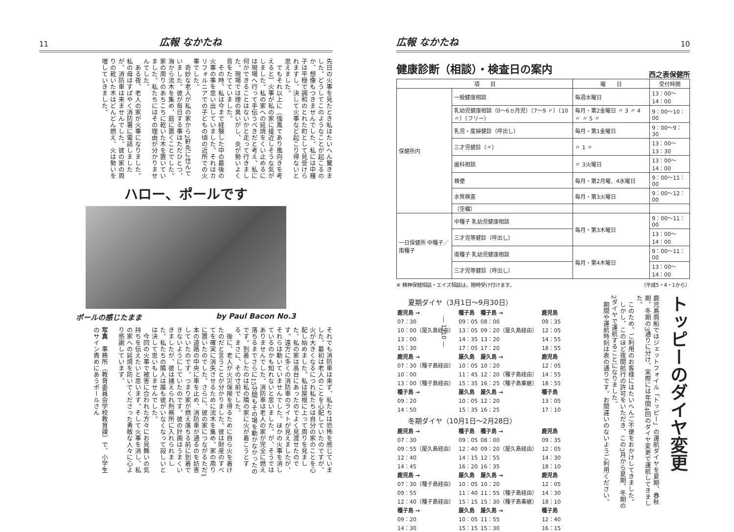広報 なかたね 10
健康診断（相談）・検査日の案内
西之表保健所
| 項 目 | | 曜 日 | 受付時間 |
| --- | --- | --- | --- |
| 保健所内 | 一般健康相談 | 毎週水曜日 | 13：00〜14：00 |
| | 乳幼児健康相談（0〜6ヵ月児）（7〜9 〃）（10 〃）（フリー） | 毎月・第2金曜日 〃 3 〃 4 〃 〃 5 〃 | 9：00〜10：00 |
| | 乳児・産婦健診（呼出し） | 毎月・第1金曜日 | 9：00〜9：30 |
| | 三才児健診（〃） | 〃 1 〃 | 13：00〜13：30 |
| | 歯科相談 | 〃 3火曜日 | 13：00〜14：00 |
| | 検便 | 毎月・第2月曜、4水曜日 | 9：00〜11：00 |
| | 水質検査 | 毎月・第3火曜日 | 9：00〜12：00 |
| | （空欄） | | |
| 一日保健所 中種子／南種子 | 中種子 乳幼児健康相談 | 毎月・第3木曜日 | 9：00〜11：00 |
| | 三才児等健診（呼出し） | | 13：00〜14：00 |
| | 南種子 乳幼児健康相談 | 毎月・第4木曜日 | 9：00〜11：00 |
| | 三才児等健診（呼出し） | | 13：00〜14：00 |
※ 精神保健相談・エイズ相談は，随時受け付けます。 （平成5・4・1から）
夏期ダイヤ（3月1日〜9月30日）
| 鹿児島 → | 種子島 | 種子島 → | 鹿児島 |
| 07：30 | 09：05 | 08：00 | 09：35 |
| 10：00（屋久島経由） | 13：05 | 09：20（屋久島経由） | 12：05 |
| 13：00 | 14：35 | 13：20 | 14：55 |
| 15：30 | 17：05 | 17：20 | 18：55 |
| 鹿児島 → | 屋久島 | 屋久島 → | 鹿児島 |
| 07：30（種子島経由） | 10：05 | 10：20 | 12：05 |
| 10：00 | 11：45 | 12：20（種子島経由） | 14：55 |
| 13：00（種子島経由） | 15：35 | 16：25（種子島乗継） | 18：55 |
| 種子島 → | 屋久島 | 屋久島 → | 種子島 |
| 09：20 | 10：05 | 12：20 | 13：05 |
| 14：50 | 15：35 | 16：25 | 17：10 |
冬期ダイヤ（10月1日〜2月28日）
| 鹿児島 → | 種子島 | 種子島 → | 鹿児島 |
| 07：30 | 09：05 | 08：00 | 09：35 |
| 09：55（屋久島経由） | 12：40 | 09：20（屋久島経由） | 12：05 |
| 12：40 | 14：15 | 12：55 | 14：30 |
| 14：45 | 16：20 | 16：35 | 18：10 |
| 鹿児島 → | 屋久島 | 屋久島 → | 鹿児島 |
| 07：30（種子島経由） | 10：05 | 10：20 | 12：05 |
| 09：55 | 11：40 | 11：55（種子島経由） | 14：30 |
| 12：40（種子島経由） | 15：15 | 15：30（種子島乗継） | 18：10 |
| 種子島 → | 屋久島 | 屋久島 → | 種子島 |
| 09：20 | 10：05 | 11：55 | 12：40 |
| 14：30 | 15：15 | 15：30 | 16：15 |
トッピーのダイヤ変更
鹿児島商船ではジェットフォイル「トッピー」の運航ダイヤを夏期、春秋期、冬期の3通りに分け、実際には年間4回のダイヤ変更で運航してきました。
　このため、ご利用のお客様にはたいへんご不便をおかけしてきました。
　しかし、このほど夜間航行の許可をいただき、この3月から夏期、冬期の2ダイヤで運航することになりました。
　期間や運航時刻は表の通りです。お間違いのないようご利用ください。
― 1710 ―
11 広報 なかたね
先日の火事を見たとき私はたいへん驚きました。どうしてこのようなことが起こるのか、想像もつきませんでした。私には中種子は平穏で調和のとれた町として見受けられますし、決して火事など起こり得ないと思えました。
　でもそれ以上に（強風であり風向きを考えると）火事が私の家に接近しそうな気がしました。私の家への延焼をくい止めるには現場へ行って手伝うべきだと考え、私に何かできることはないかと走って行きました。現場では煙の臭いがし、炎が勢いよく音をたてていました。
　その時、私は今まで経験した中の最後の火事の事を思い出していました。それはカリフォルニアでの子どもの頃の近所での火事でした。
　奇妙な老人が私の家から2軒先に住んでいました。彼が毎日する事はただひとつ、海から流木を集め、庭に置くことでした。家の周りのあちこちに乾いた木を置いていました。私たちにはその理由が分かりませんでした。
　ある夜、老人の家が火事になりました。私の母はすばやく消防署に電話しましたが、消防車は来ませんでした。彼の家の周りの乾いた木はどんどん燃え、火は勢いを増していきました。
ハロー、ポールです
ポールの感じたまま by Paul Bacon No.3
それでも消防車は来ず、私たちは恐怖を感じていました。最初は老人のことを心配していたのですが、火が大きくなるにつれ私たちは自分の家のことを心配し始めました。私は屋根に上って周りを見ました。私の家は高台にあったのでよく見渡せたのです。遠方に多くの消防車のライトが見えましたが、それらは動いていませんでした。ほかの火事を消しているのかも知れないと思いました。が、そうではありませんでした。消防車は老人の家が完全に燃え落ちるまでさらに15分間もその場を動かなかったのです。到着したのは私の隣の家に火が着こうとする、まさに、その寸前でした。
　後に、老人が火災保険を得るために自ら火を着けたのだと言うことが分かりました。彼は財産のすべてを確実に消失させるために流木を集め、家の周りに置いたのでした。さらに、彼の家につながるただ1本の道路の中央に車を止め、消防車が通るのを妨害していたのです。つまり家が燃え落ちる前に到着できないようにしていたのです。彼の計画はうまくいきましたが、彼は捕えられ刑務所に入れられました。私たちの隣人は誰も彼がいなくなって寂しいとは決して思いもしませんでした。
　今回の火事で被害に合われた方々にお見舞いの気持ちを伝えたいと思います。そして火事を消し、私の家への延焼を防いでくださった勇敢な人々に心より感謝しています。
写真　事務所（教育委員会学校教育課）で、小学生のサイン責めにあうポールさん